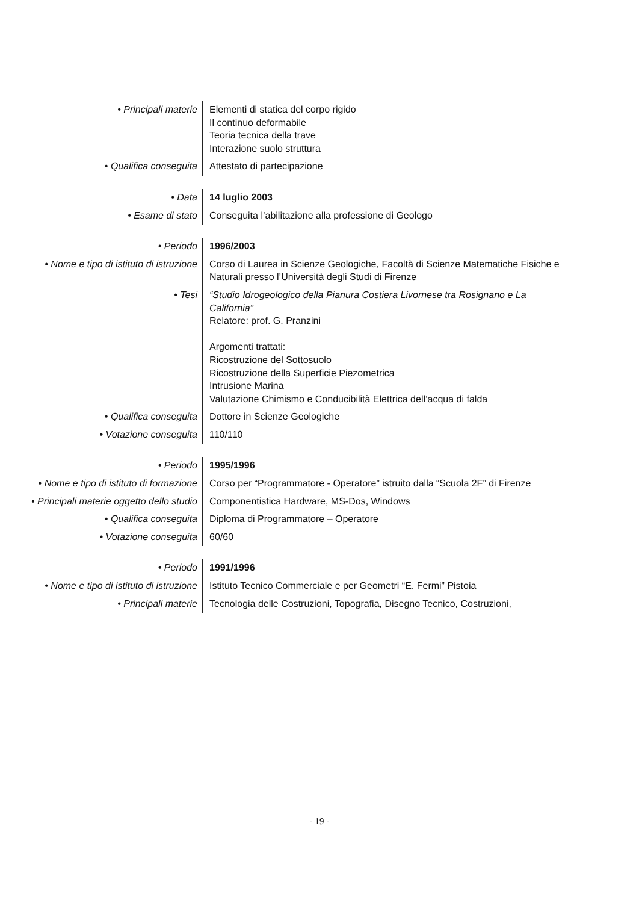| • Principali materie | Elementi di statica del corpo rigido Il continuo deformabile Teoria tecnica della trave Interazione suolo struttura |
| • Qualifica conseguita | Attestato di partecipazione |
| • Data | 14 luglio 2003 |
| • Esame di stato | Conseguita l’abilitazione alla professione di Geologo |
| • Periodo | 1996/2003 |
| • Nome e tipo di istituto di istruzione | Corso di Laurea in Scienze Geologiche, Facoltà di Scienze Matematiche Fisiche e Naturali presso l’Università degli Studi di Firenze |
| • Tesi | “Studio Idrogeologico della Pianura Costiera Livornese tra Rosignano e La California” Relatore: prof. G. Pranzini Argomenti trattati: Ricostruzione del Sottosuolo Ricostruzione della Superficie Piezometrica Intrusione Marina Valutazione Chimismo e Conducibilità Elettrica dell’acqua di falda |
| • Qualifica conseguita | Dottore in Scienze Geologiche |
| • Votazione conseguita | 110/110 |
| • Periodo | 1995/1996 |
| • Nome e tipo di istituto di formazione | Corso per “Programmatore - Operatore” istruito dalla “Scuola 2F” di Firenze |
| • Principali materie oggetto dello studio | Componentistica Hardware, MS-Dos, Windows |
| • Qualifica conseguita | Diploma di Programmatore – Operatore |
| • Votazione conseguita | 60/60 |
| • Periodo | 1991/1996 |
| • Nome e tipo di istituto di istruzione | Istituto Tecnico Commerciale e per Geometri “E. Fermi” Pistoia |
| • Principali materie | Tecnologia delle Costruzioni, Topografia, Disegno Tecnico, Costruzioni, |
- 19 -